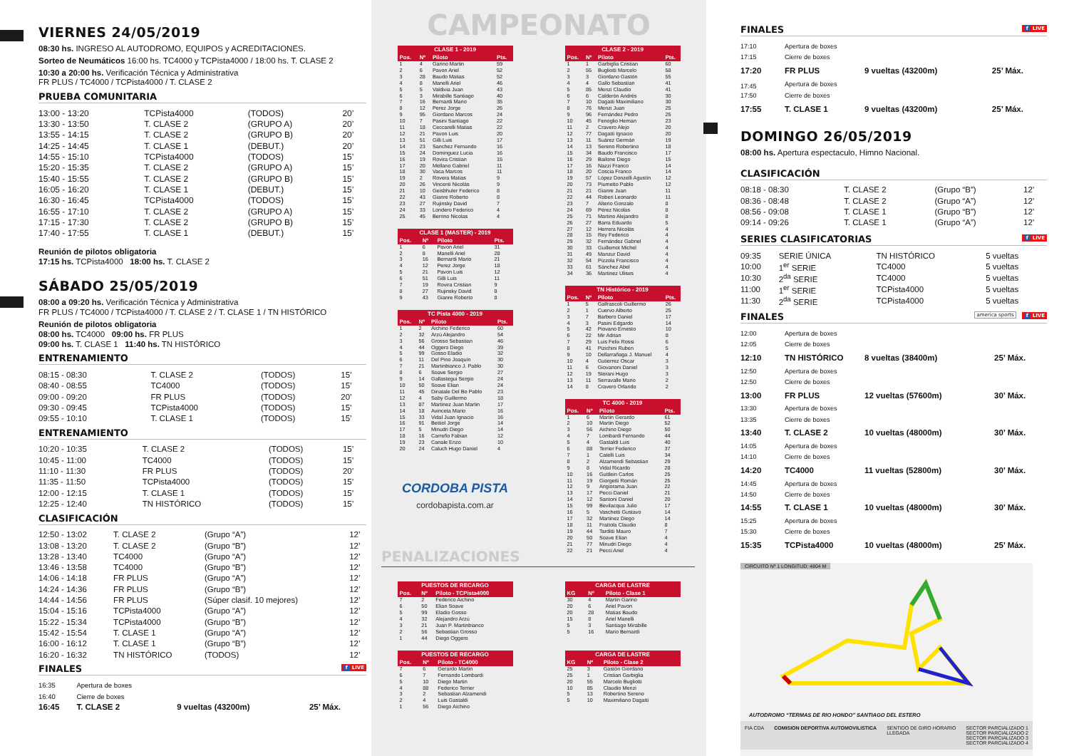VIERNES 24/05/2019
08:30 hs. INGRESO AL AUTODROMO, EQUIPOS y ACREDITACIONES.
Sorteo de Neumáticos 16:00 hs. TC4000 y TCPista4000 / 18:00 hs. T. CLASE 2
10:30 a 20:00 hs. Verificación Técnica y Administrativa
FR PLUS / TC4000 / TCPista4000 / T. CLASE 2
PRUEBA COMUNITARIA
| 13:00 - 13:20 | TCPista4000 | (TODOS) | 20’ |
| 13:30 - 13:50 | T. CLASE 2 | (GRUPO A) | 20’ |
| 13:55 - 14:15 | T. CLASE 2 | (GRUPO B) | 20’ |
| 14:25 - 14:45 | T. CLASE 1 | (DEBUT.) | 20’ |
| 14:55 - 15:10 | TCPista4000 | (TODOS) | 15’ |
| 15:20 - 15:35 | T. CLASE 2 | (GRUPO A) | 15’ |
| 15:40 - 15:55 | T. CLASE 2 | (GRUPO B) | 15’ |
| 16:05 - 16:20 | T. CLASE 1 | (DEBUT.) | 15’ |
| 16:30 - 16:45 | TCPista4000 | (TODOS) | 15’ |
| 16:55 - 17:10 | T. CLASE 2 | (GRUPO A) | 15’ |
| 17:15 - 17:30 | T. CLASE 2 | (GRUPO B) | 15’ |
| 17:40 - 17:55 | T. CLASE 1 | (DEBUT.) | 15’ |
Reunión de pilotos obligatoria
17:15 hs. TCPista4000 18:00 hs. T. CLASE 2
SÁBADO 25/05/2019
08:00 a 09:20 hs. Verificación Técnica y Administrativa
FR PLUS / TC4000 / TCPista4000 / T. CLASE 2 / T. CLASE 1 / TN HISTÓRICO
Reunión de pilotos obligatoria
08:00 hs. TC4000 09:00 hs. FR PLUS
09:00 hs. T. CLASE 1 11:40 hs. TN HISTÓRICO
ENTRENAMIENTO
| 08:15 - 08:30 | T. CLASE 2 | (TODOS) | 15’ |
| 08:40 - 08:55 | TC4000 | (TODOS) | 15’ |
| 09:00 - 09:20 | FR PLUS | (TODOS) | 20’ |
| 09:30 - 09:45 | TCPista4000 | (TODOS) | 15’ |
| 09:55 - 10:10 | T. CLASE 1 | (TODOS) | 15’ |
ENTRENAMIENTO
| 10:20 - 10:35 | T. CLASE 2 | (TODOS) | 15’ |
| 10:45 - 11:00 | TC4000 | (TODOS) | 15’ |
| 11:10 - 11:30 | FR PLUS | (TODOS) | 20’ |
| 11:35 - 11:50 | TCPista4000 | (TODOS) | 15’ |
| 12:00 - 12:15 | T. CLASE 1 | (TODOS) | 15’ |
| 12:25 - 12:40 | TN HISTÓRICO | (TODOS) | 15’ |
CLASIFICACIÓN
| 12:50 - 13:02 | T. CLASE 2 | (Grupo “A”) | 12’ |
| 13:08 - 13:20 | T. CLASE 2 | (Grupo “B”) | 12’ |
| 13:28 - 13:40 | TC4000 | (Grupo “A”) | 12’ |
| 13:46 - 13:58 | TC4000 | (Grupo “B”) | 12’ |
| 14:06 - 14:18 | FR PLUS | (Grupo “A”) | 12’ |
| 14:24 - 14:36 | FR PLUS | (Grupo “B”) | 12’ |
| 14:44 - 14:56 | FR PLUS | (Súper clasif. 10 mejores) | 12’ |
| 15:04 - 15:16 | TCPista4000 | (Grupo “A”) | 12’ |
| 15:22 - 15:34 | TCPista4000 | (Grupo “B”) | 12’ |
| 15:42 - 15:54 | T. CLASE 1 | (Grupo “A”) | 12’ |
| 16:00 - 16:12 | T. CLASE 1 | (Grupo “B”) | 12’ |
| 16:20 - 16:32 | TN HISTÓRICO | (TODOS) | 12’ |
FINALES f LIVE
| 16:35 | Apertura de boxes | | |
| 16:40 | Cierre de boxes | | |
| 16:45 | T. CLASE 2 | 9 vueltas (43200m) | 25’ Máx. |
CAMPEONATO
| CLASE 1 - 2019 | | | |
| --- | --- | --- | --- |
| Pos. | Nº | Piloto | Pts. |
| 1 | 4 | Garino Martin | 59 |
| 2 | 6 | Pavon Ariel | 52 |
| 3 | 28 | Baudo Matias | 52 |
| 4 | 8 | Manelli Ariel | 46 |
| 5 | 5 | Valdivia Juan | 43 |
| 6 | 3 | Mirabille Santiago | 40 |
| 7 | 16 | Bernardi Mario | 35 |
| 8 | 12 | Perez Jorge | 26 |
| 9 | 95 | Giordano Marcos | 24 |
| 10 | 7 | Pasini Santiago | 22 |
| 11 | 18 | Ceccarelli Matias | 22 |
| 12 | 21 | Pavon Luis | 20 |
| 13 | 51 | Gilli Luis | 17 |
| 14 | 23 | Sanchez Fernando | 16 |
| 15 | 24 | Dominguez Lucia | 16 |
| 16 | 19 | Rovira Cristian | 15 |
| 17 | 20 | Mellano Gabriel | 11 |
| 18 | 30 | Vaca Marcos | 11 |
| 19 | 2 | Rovera Matias | 9 |
| 20 | 26 | Vincenti Nicolás | 9 |
| 21 | 10 | Geisbhuler Federico | 8 |
| 22 | 43 | Gianre Roberto | 8 |
| 23 | 27 | Rujinsky David | 7 |
| 24 | 33 | Londero Federico | 4 |
| 25 | 45 | Berrino Nicolas | 4 |
| CLASE 1 (MASTER) - 2019 | | | |
| --- | --- | --- | --- |
| Pos. | Nº | Piloto | Pts. |
| 1 | 6 | Pavon Ariel | 31 |
| 2 | 8 | Manelli Ariel | 28 |
| 3 | 16 | Bernardi Mario | 21 |
| 4 | 12 | Perez Jorge | 18 |
| 5 | 21 | Pavon Luis | 12 |
| 6 | 51 | Gilli Luis | 11 |
| 7 | 19 | Rovira Cristian | 9 |
| 8 | 27 | Rujinsky David | 8 |
| 9 | 43 | Gianre Roberto | 8 |
| TC Pista 4000 - 2019 | | | |
| --- | --- | --- | --- |
| Pos. | Nº | Piloto | Pts. |
| 1 | 2 | Aichino Federico | 60 |
| 2 | 32 | Arzú Alejandro | 54 |
| 3 | 56 | Grosso Sebastian | 46 |
| 4 | 44 | Oggero Diego | 39 |
| 5 | 99 | Gosso Eladio | 32 |
| 6 | 11 | Del Pino Joaquín | 30 |
| 7 | 21 | Martinbianco J. Pablo | 30 |
| 8 | 6 | Soave Sergio | 27 |
| 9 | 14 | Gallastegui Sergio | 24 |
| 10 | 50 | Soave Elian | 24 |
| 11 | 45 | Dinatale Del Bo Pablo | 23 |
| 12 | 4 | Saby Guillermo | 18 |
| 13 | 87 | Martinez Juan Martin | 17 |
| 14 | 18 | Avinceta Mario | 16 |
| 15 | 33 | Vidal Juan Ignacio | 16 |
| 16 | 91 | Bettiol Jorge | 14 |
| 17 | 5 | Minudri Diego | 14 |
| 18 | 16 | Carreño Fabian | 12 |
| 19 | 23 | Canale Enzo | 10 |
| 20 | 24 | Caluch Hugo Daniel | 4 |
CORDOBA PISTA
cordobapista.com.ar
| CLASE 2 - 2019 | | | |
| --- | --- | --- | --- |
| Pos. | Nº | Piloto | Pts. |
| 1 | 1 | Garbiglia Cristian | 60 |
| 2 | 55 | Bugliotti Marcelo | 58 |
| 3 | 3 | Giordano Gastón | 55 |
| 4 | 4 | Gallo Sebastian | 41 |
| 5 | 85 | Menzi Claudio | 41 |
| 6 | 6 | Calderón Andrés | 30 |
| 7 | 10 | Dagatti Maximiliano | 30 |
| 8 | 76 | Menzi Juan | 25 |
| 9 | 96 | Fernández Pedro | 25 |
| 10 | 45 | Fenoglio Hernan | 23 |
| 11 | 2 | Cravero Alejo | 20 |
| 12 | 77 | Dagatti Ignacio | 20 |
| 13 | 11 | Suárez Germán | 19 |
| 14 | 13 | Sereno Robertino | 18 |
| 15 | 34 | Baudo Francisco | 17 |
| 16 | 29 | Bailone Diego | 15 |
| 17 | 16 | Nazzi Franco | 14 |
| 18 | 20 | Coscia Franco | 14 |
| 19 | 57 | López Donzelli Agustín | 12 |
| 20 | 73 | Piumetto Pablo | 12 |
| 21 | 21 | Gianre Juan | 11 |
| 22 | 44 | Roberi Leonardo | 11 |
| 23 | 7 | Alterio Gonzalo | 8 |
| 24 | 69 | Pérez Nicolas | 8 |
| 25 | 71 | Martino Alejandro | 8 |
| 26 | 27 | Barra Eduardo | 5 |
| 27 | 12 | Herrera Nicolás | 4 |
| 28 | 15 | Rey Federico | 4 |
| 29 | 32 | Fernández Gabriel | 4 |
| 30 | 33 | Guillemot Michel | 4 |
| 31 | 49 | Manzur David | 4 |
| 32 | 54 | Pizzola Francisco | 4 |
| 33 | 61 | Sánchez Abel | 4 |
| 34 | 36 | Martinez Ulises | 4 |
| TN Histórico - 2019 | | | |
| --- | --- | --- | --- |
| Pos. | Nº | Piloto | Pts. |
| 1 | 5 | Galfrascoli Guillermo | 26 |
| 2 | 1 | Cuervo Alberto | 25 |
| 3 | 7 | Barbero Daniel | 17 |
| 4 | 3 | Pasini Edgardo | 14 |
| 5 | 42 | Piovano Ernesto | 10 |
| 6 | 22 | Mir Adrian | 8 |
| 7 | 29 | Luis Felix Rossi | 6 |
| 8 | 41 | Pizichini Ruben | 5 |
| 9 | 10 | Dellarrañaga J. Manuel | 4 |
| 10 | 4 | Gutierrez Oscar | 3 |
| 11 | 6 | Giovanoni Daniel | 3 |
| 12 | 19 | Storani Hugo | 3 |
| 13 | 11 | Serravalle Mario | 2 |
| 14 | 8 | Cravero Orlando | 2 |
| TC 4000 - 2019 | | | |
| --- | --- | --- | --- |
| Pos. | Nº | Piloto | Pts. |
| 1 | 6 | Martin Gerardo | 61 |
| 2 | 10 | Martin Diego | 52 |
| 3 | 56 | Aichino Diego | 50 |
| 4 | 7 | Lombardi Fernando | 44 |
| 5 | 4 | Gastaldi Luis | 40 |
| 6 | 88 | Terrier Federico | 37 |
| 7 | 1 | Catelli Luis | 34 |
| 8 | 2 | Alzamendi Sebastian | 29 |
| 9 | 8 | Vidal Ricardo | 28 |
| 10 | 16 | Guttlein Carlos | 25 |
| 11 | 19 | Giorgetti Román | 25 |
| 12 | 9 | Angiorama Juan | 22 |
| 13 | 17 | Pecci Daniel | 21 |
| 14 | 12 | Santoni Daniel | 20 |
| 15 | 99 | Bevilacqua Julio | 17 |
| 16 | 5 | Vaschetti Gustavo | 14 |
| 17 | 32 | Martinez Diego | 14 |
| 18 | 11 | Frattola Claudio | 8 |
| 19 | 44 | Tarditti Mauro | 7 |
| 20 | 50 | Soave Elian | 4 |
| 21 | 77 | Minudri Diego | 4 |
| 22 | 21 | Pecci Ariel | 4 |
PENALIZACIONES
| PUESTOS DE RECARGO | | |
| --- | --- | --- |
| Pos. | Nº | Piloto - TCPista4000 |
| 7 | 2 | Federico Aichino |
| 6 | 50 | Elian Soave |
| 5 | 99 | Eladio Gosso |
| 4 | 32 | Alejandro Arzú |
| 3 | 21 | Juan P. Martinbianco |
| 2 | 56 | Sebastian Grosso |
| 1 | 44 | Diego Oggero |
| PUESTOS DE RECARGO | | |
| --- | --- | --- |
| Pos. | Nº | Piloto - TC4000 |
| 7 | 6 | Gerardo Martin |
| 6 | 7 | Fernando Lombardi |
| 5 | 10 | Diego Martin |
| 4 | 88 | Federico Terrier |
| 3 | 2 | Sebastian Alzamendi |
| 2 | 4 | Luis Gastaldi |
| 1 | 56 | Diego Aichino |
| CARGA DE LASTRE | | |
| --- | --- | --- |
| KG | Nº | Piloto - Clase 1 |
| 30 | 4 | Martin Garino |
| 20 | 6 | Ariel Pavon |
| 20 | 28 | Matias Baudo |
| 15 | 8 | Ariel Manelli |
| 5 | 3 | Santiago Mirabille |
| 5 | 16 | Mario Bernardi |
| CARGA DE LASTRE | | |
| --- | --- | --- |
| KG | Nº | Piloto - Clase 2 |
| 25 | 3 | Gastón Giordano |
| 25 | 1 | Cristian Garbiglia |
| 20 | 55 | Marcelo Bugliotti |
| 10 | 85 | Claudio Menzi |
| 5 | 13 | Robertino Sereno |
| 5 | 10 | Maximiliano Dagatti |
FINALES f LIVE
| 17:10 | Apertura de boxes | | |
| 17:15 | Cierre de boxes | | |
| 17:20 | FR PLUS | 9 vueltas (43200m) | 25’ Máx. |
| 17:45 | Apertura de boxes | | |
| 17:50 | Cierre de boxes | | |
| 17:55 | T. CLASE 1 | 9 vueltas (43200m) | 25’ Máx. |
DOMINGO 26/05/2019
08:00 hs. Apertura espectaculo, Himno Nacional.
CLASIFICACIÓN
| 08:18 - 08:30 | T. CLASE 2 | (Grupo “B”) | 12’ |
| 08:36 - 08:48 | T. CLASE 2 | (Grupo “A”) | 12’ |
| 08:56 - 09:08 | T. CLASE 1 | (Grupo “B”) | 12’ |
| 09:14 - 09:26 | T. CLASE 1 | (Grupo “A”) | 12’ |
SERIES CLASIFICATORIAS f LIVE
| 09:35 | SERIE ÚNICA | TN HISTÓRICO | 5 vueltas |
| 10:00 | 1<sup>er</sup> SERIE | TC4000 | 5 vueltas |
| 10:30 | 2<sup>da</sup> SERIE | TC4000 | 5 vueltas |
| 11:00 | 1<sup>er</sup> SERIE | TCPista4000 | 5 vueltas |
| 11:30 | 2<sup>da</sup> SERIE | TCPista4000 | 5 vueltas |
FINALES f LIVE america sports
| 12:00 | Apertura de boxes | | |
| 12:05 | Cierre de boxes | | |
| 12:10 | TN HISTÓRICO | 8 vueltas (38400m) | 25’ Máx. |
| 12:50 | Apertura de boxes | | |
| 12:50 | Cierre de boxes | | |
| 13:00 | FR PLUS | 12 vueltas (57600m) | 30’ Máx. |
| 13:30 | Apertura de boxes | | |
| 13:35 | Cierre de boxes | | |
| 13:40 | T. CLASE 2 | 10 vueltas (48000m) | 30’ Máx. |
| 14:05 | Apertura de boxes | | |
| 14:10 | Cierre de boxes | | |
| 14:20 | TC4000 | 11 vueltas (52800m) | 30’ Máx. |
| 14:45 | Apertura de boxes | | |
| 14:50 | Cierre de boxes | | |
| 14:55 | T. CLASE 1 | 10 vueltas (48000m) | 30’ Máx. |
| 15:25 | Apertura de boxes | | |
| 15:30 | Cierre de boxes | | |
| 15:35 | TCPista4000 | 10 vueltas (48000m) | 25’ Máx. |
CIRCUITO Nº 1 LONGITUD: 4804 M
AUTODROMO “TERMAS DE RIO HONDO” SANTIAGO DEL ESTERO
FIA CDA COMISION DEPORTIVA AUTOMOVILISTICA
SENTIDO DE GIRO HORARIO
LLEGADA
SECTOR PARCIALIZADO 1
SECTOR PARCIALIZADO 2
SECTOR PARCIALIZADO 3
SECTOR PARCIALIZADO 4